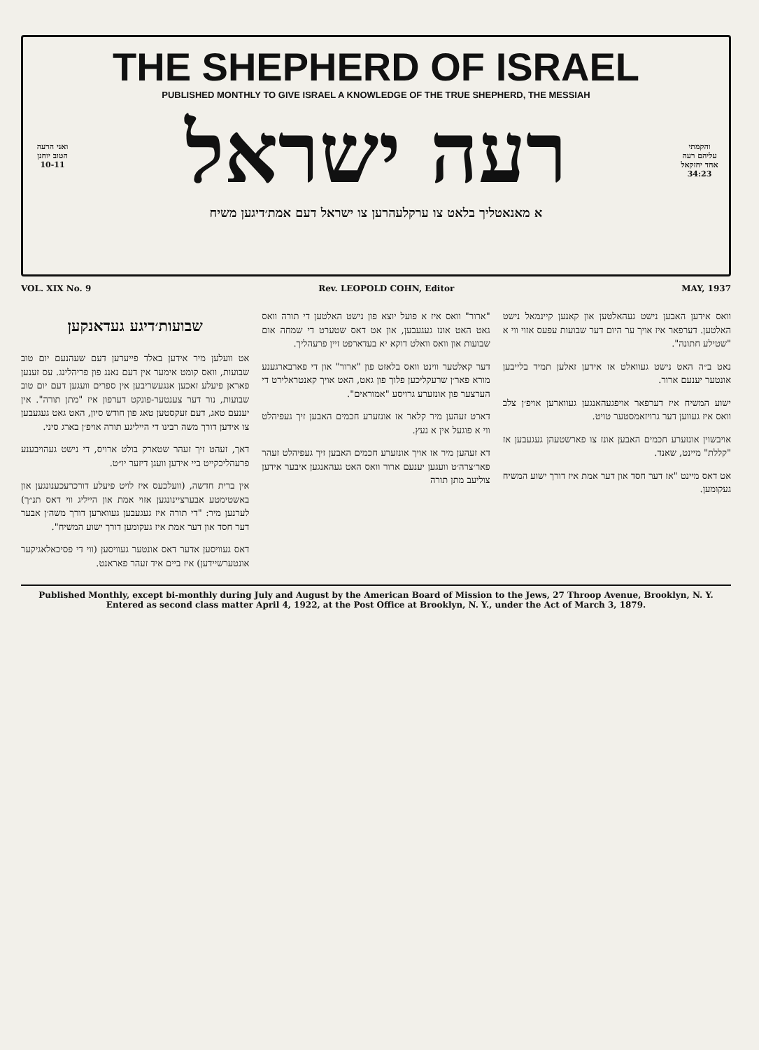THE SHEPHERD OF ISRAEL
PUBLISHED MONTHLY TO GIVE ISRAEL A KNOWLEDGE OF THE TRUE SHEPHERD, THE MESSIAH
ואני הרעה הטוב יוחנן 10-11
והקמתי עליהם רעה אחד יחזקאל 34:23
רעה ישראל
א מאנאטליך בלאט צו ערקלעהרען צו ישראל דעם אמת׳דיגען משיח
VOL. XIX No. 9 Rev. LEOPOLD COHN, Editor MAY, 1937
שבועות׳דיגע געדאנקען
אט וועלען מיר אידען באלד פייערען דעם שעהנעם יום טוב שבועות, וואס קומט אימער אין דעם נאנג פון פריהלינג. עס זענען פאראן פיעלע זאכען אנגעשריבען אין ספרים וועגען דעם יום טוב שבועות, נור דער צענטער-פונקט דערפון איז "מתן תורה". אין יענעם טאג, דעם זעקסטען טאג פון חודש סיון, האט גאט געגעבען צו אידען דורך משה רבינו די הייליגע תורה אויפ׳ן בארג סיני.
דאך, זעהט זיך זעהר שטארק בולט ארויס, די נישט געהויבענע פרעהליכקייט ביי אידען וועגן דיזער יו״ט.
אין ברית חדשה, (וועלכעס איז לויט פיעלע דורכרעכענונגען און באשטימטע אבערציינונגען אזוי אמת און הייליג ווי דאס תנ״ך) לערנען מיר: "די תורה איז געגעבען געווארען דורך משה׳ן אבער דער חסד און דער אמת איז געקומען דורך ישוע המשיח".
דאס געוויסען אדער דאס אונטער געוויסען (ווי די פסיכאלאגיקער אונטערשיידען) איז ביים איד זעהר פאראנט.
"ארור" וואס איז א פועל יוצא פון נישט האלטען די תורה וואס גאט האט אונז געגעבען, און אט דאס שטערט די שמחה אום שבועות און וואס וואלט דוקא יא בעדארפט זיין פרעהליך.
דער קאלטער ווינט וואס בלאזט פון "ארור" און די פארבארגענע מורא פאר׳ן שרעקליכען פלוך פון גאט, האט אויך קאנטראלירט די הערצער פון אונזערע גרויסע "אמוראים".
דארט זעהען מיר קלאר אז אונזערע חכמים האבען זיך געפיהלט ווי א פוגעל אין א נעץ.
דא זעהען מיר אז אויך אונזערע חכמים האבען זיך געפיהלט זעהר פאר׳צרה׳ט וועגען יענעם ארור וואס האט געהאנגען איבער אידען צוליעב מתן תורה
וואס אידען האבען נישט געהאלטען און קאנען קיינמאל נישט האלטען. דערפאר איז אויך ער היום דער שבועות עפעס אזוי ווי א "שטילע חתונה".
נאט ב״ה האט נישט געוואלט אז אידען זאלען תמיד בלייבען אונטער יענעם ארור.
ישוע המשיח איז דערפאר אויפגעהאנגען געווארען אויפ׳ן צלב וואס איז געווען דער גרויזאמסטער טויט.
אויבשוין אונזערע חכמים האבען אונז צו פארשטעהן געגעבען אז "קללת" מיינט, שאנד.
אט דאס מיינט "אז דער חסד און דער אמת איז דורך ישוע המשיח געקומען.
Published Monthly, except bi-monthly during July and August by the American Board of Mission to the Jews, 27 Throop Avenue, Brooklyn, N. Y.
Entered as second class matter April 4, 1922, at the Post Office at Brooklyn, N. Y., under the Act of March 3, 1879.